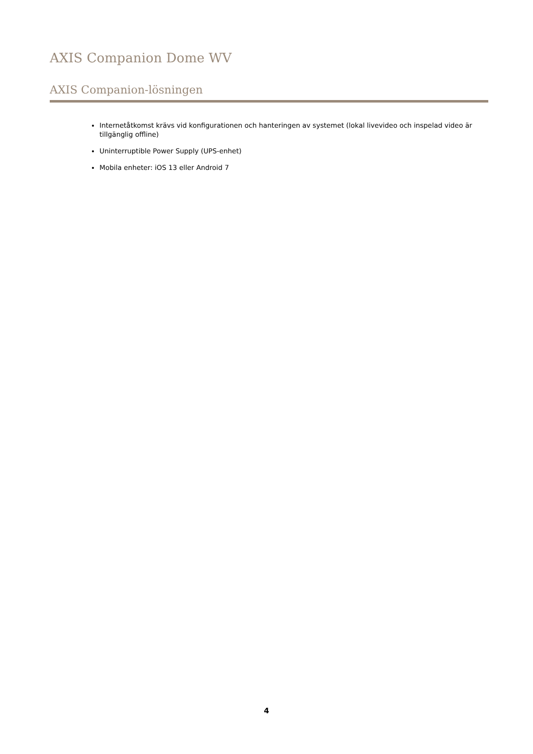AXIS Companion Dome WV
AXIS Companion-lösningen
Internetåtkomst krävs vid konfigurationen och hanteringen av systemet (lokal livevideo och inspelad video är tillgänglig offline)
Uninterruptible Power Supply (UPS-enhet)
Mobila enheter: iOS 13 eller Android 7
4